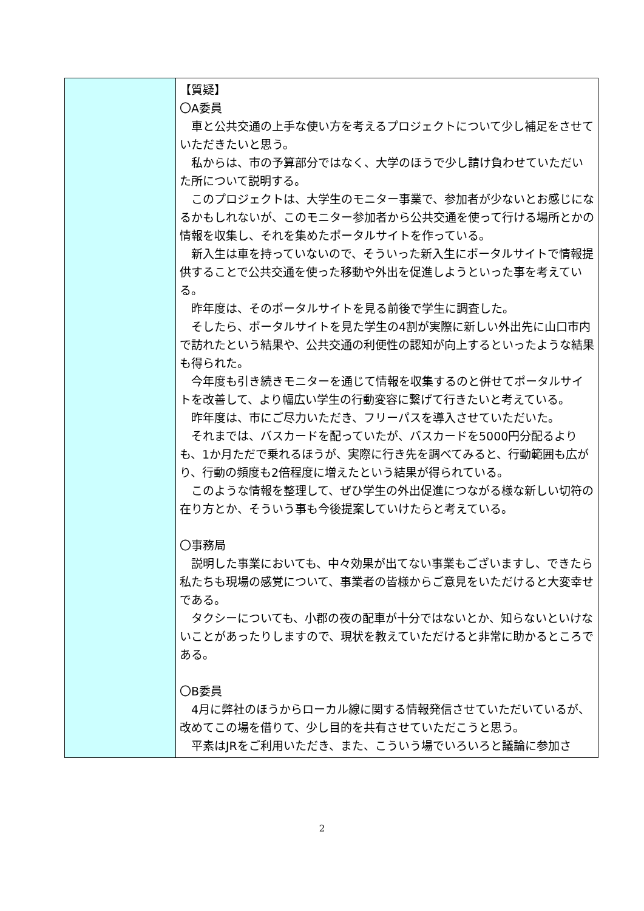| | 【質疑】 〇A委員 車と公共交通の上手な使い方を考えるプロジェクトについて少し補足をさせていただきたいと思う。 私からは、市の予算部分ではなく、大学のほうで少し請け負わせていただいた所について説明する。 このプロジェクトは、大学生のモニター事業で、参加者が少ないとお感じになるかもしれないが、このモニター参加者から公共交通を使って行ける場所とかの情報を収集し、それを集めたポータルサイトを作っている。 新入生は車を持っていないので、そういった新入生にポータルサイトで情報提供することで公共交通を使った移動や外出を促進しようといった事を考えている。 昨年度は、そのポータルサイトを見る前後で学生に調査した。 そしたら、ポータルサイトを見た学生の4割が実際に新しい外出先に山口市内で訪れたという結果や、公共交通の利便性の認知が向上するといったような結果も得られた。 今年度も引き続きモニターを通じて情報を収集するのと併せてポータルサイトを改善して、より幅広い学生の行動変容に繋げて行きたいと考えている。 昨年度は、市にご尽力いただき、フリーパスを導入させていただいた。 それまでは、バスカードを配っていたが、バスカードを5000円分配るよりも、1か月ただで乗れるほうが、実際に行き先を調べてみると、行動範囲も広がり、行動の頻度も2倍程度に増えたという結果が得られている。 このような情報を整理して、ぜひ学生の外出促進につながる様な新しい切符の在り方とか、そういう事も今後提案していけたらと考えている。 〇事務局 説明した事業においても、中々効果が出てない事業もございますし、できたら私たちも現場の感覚について、事業者の皆様からご意見をいただけると大変幸せである。 タクシーについても、小郡の夜の配車が十分ではないとか、知らないといけないことがあったりしますので、現状を教えていただけると非常に助かるところである。 〇B委員 4月に弊社のほうからローカル線に関する情報発信させていただいているが、改めてこの場を借りて、少し目的を共有させていただこうと思う。 平素はJRをご利用いただき、また、こういう場でいろいろと議論に参加さ |
2